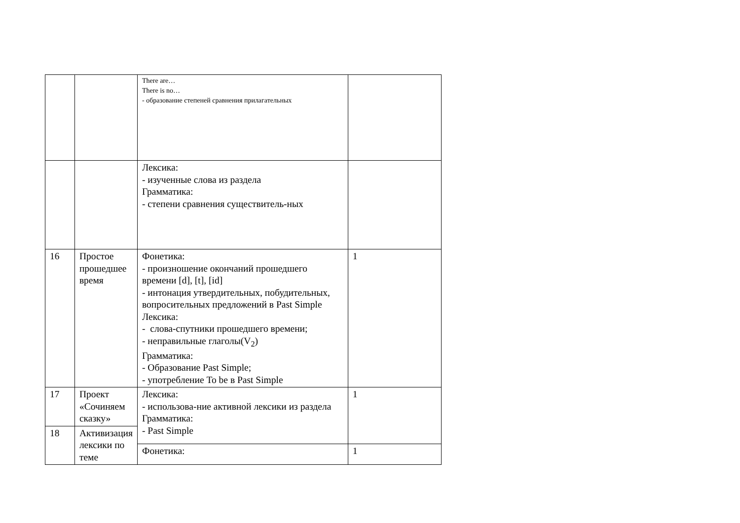| | | There are… There is no… - образование степеней сравнения прилагательных | |
| | | Лексика: - изученные слова из раздела Грамматика: - степени сравнения существитель-ных | |
| 16 | Простое прошедшее время | Фонетика: - произношение окончаний прошедшего времени [d], [t], [id] - интонация утвердительных, побудительных, вопросительных предложений в Past Simple Лексика: - слова-спутники прошедшего времени; - неправильные глаголы(V<sub>2</sub>) Грамматика: - Образование Past Simple; - употребление To be в Past Simple | 1 |
| 17 | Проект «Сочиняем сказку» | Лексика: - использова-ние активной лексики из раздела Грамматика: - Past Simple | 1 |
| 18 | Активизация лексики по теме | | |
| | | Фонетика: | 1 |